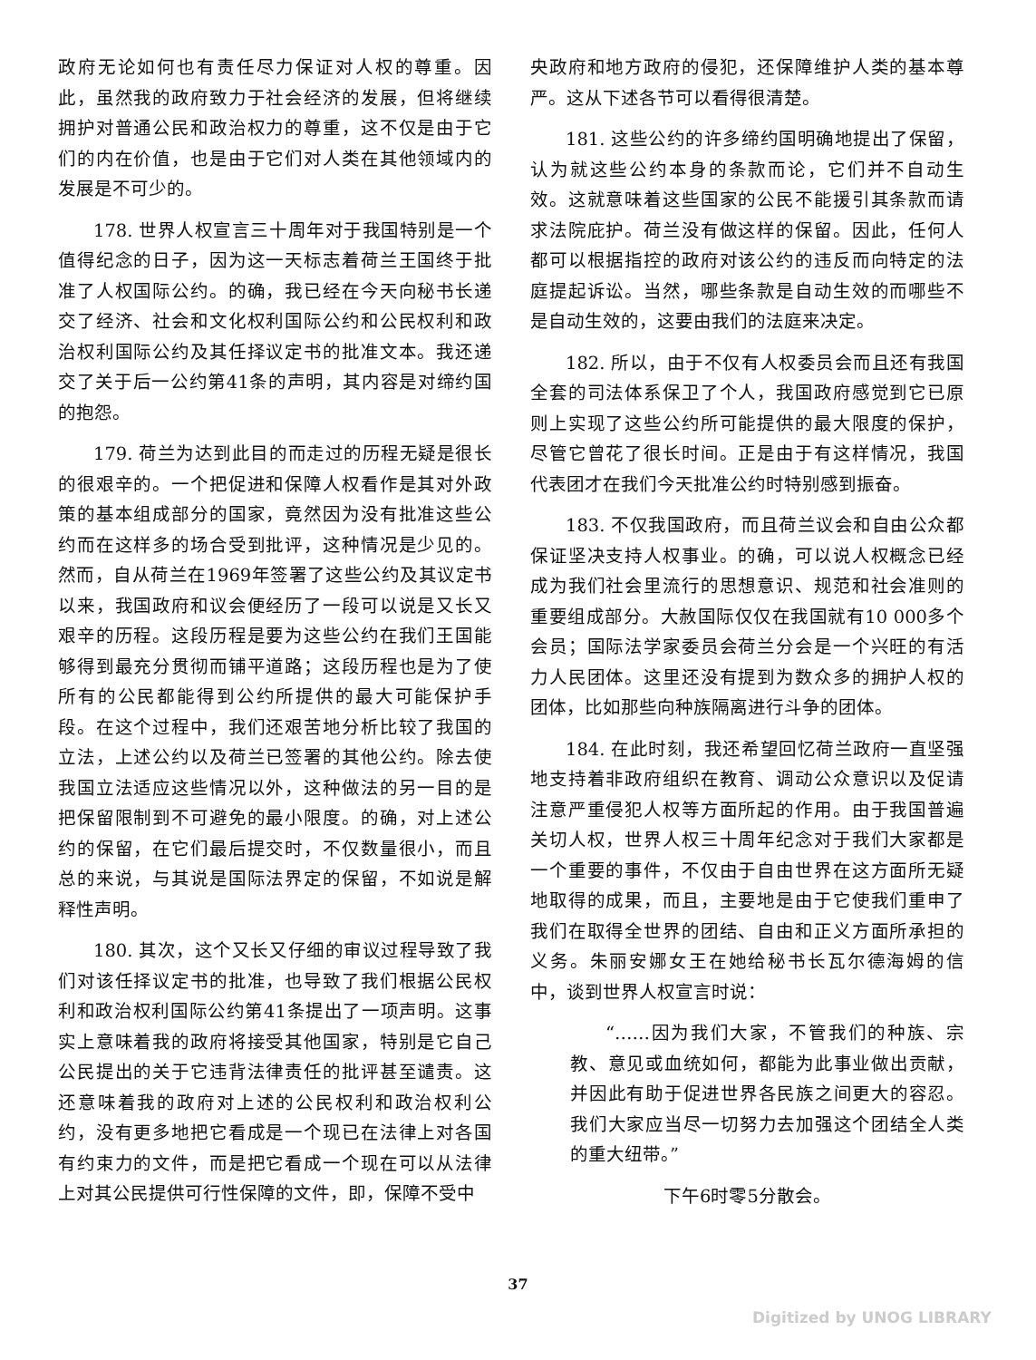政府无论如何也有责任尽力保证对人权的尊重。因此，虽然我的政府致力于社会经济的发展，但将继续拥护对普通公民和政治权力的尊重，这不仅是由于它们的内在价值，也是由于它们对人类在其他领域内的发展是不可少的。
178. 世界人权宣言三十周年对于我国特别是一个值得纪念的日子，因为这一天标志着荷兰王国终于批准了人权国际公约。的确，我已经在今天向秘书长递交了经济、社会和文化权利国际公约和公民权利和政治权利国际公约及其任择议定书的批准文本。我还递交了关于后一公约第41条的声明，其内容是对缔约国的抱怨。
179. 荷兰为达到此目的而走过的历程无疑是很长的很艰辛的。一个把促进和保障人权看作是其对外政策的基本组成部分的国家，竟然因为没有批准这些公约而在这样多的场合受到批评，这种情况是少见的。然而，自从荷兰在1969年签署了这些公约及其议定书以来，我国政府和议会便经历了一段可以说是又长又艰辛的历程。这段历程是要为这些公约在我们王国能够得到最充分贯彻而铺平道路；这段历程也是为了使所有的公民都能得到公约所提供的最大可能保护手段。在这个过程中，我们还艰苦地分析比较了我国的立法，上述公约以及荷兰已签署的其他公约。除去使我国立法适应这些情况以外，这种做法的另一目的是把保留限制到不可避免的最小限度。的确，对上述公约的保留，在它们最后提交时，不仅数量很小，而且总的来说，与其说是国际法界定的保留，不如说是解释性声明。
180. 其次，这个又长又仔细的审议过程导致了我们对该任择议定书的批准，也导致了我们根据公民权利和政治权利国际公约第41条提出了一项声明。这事实上意味着我的政府将接受其他国家，特别是它自己公民提出的关于它违背法律责任的批评甚至谴责。这还意味着我的政府对上述的公民权利和政治权利公约，没有更多地把它看成是一个现已在法律上对各国有约束力的文件，而是把它看成一个现在可以从法律上对其公民提供可行性保障的文件，即，保障不受中
央政府和地方政府的侵犯，还保障维护人类的基本尊严。这从下述各节可以看得很清楚。
181. 这些公约的许多缔约国明确地提出了保留，认为就这些公约本身的条款而论，它们并不自动生效。这就意味着这些国家的公民不能援引其条款而请求法院庇护。荷兰没有做这样的保留。因此，任何人都可以根据指控的政府对该公约的违反而向特定的法庭提起诉讼。当然，哪些条款是自动生效的而哪些不是自动生效的，这要由我们的法庭来决定。
182. 所以，由于不仅有人权委员会而且还有我国全套的司法体系保卫了个人，我国政府感觉到它已原则上实现了这些公约所可能提供的最大限度的保护，尽管它曾花了很长时间。正是由于有这样情况，我国代表团才在我们今天批准公约时特别感到振奋。
183. 不仅我国政府，而且荷兰议会和自由公众都保证坚决支持人权事业。的确，可以说人权概念已经成为我们社会里流行的思想意识、规范和社会准则的重要组成部分。大赦国际仅仅在我国就有10 000多个会员；国际法学家委员会荷兰分会是一个兴旺的有活力人民团体。这里还没有提到为数众多的拥护人权的团体，比如那些向种族隔离进行斗争的团体。
184. 在此时刻，我还希望回忆荷兰政府一直坚强地支持着非政府组织在教育、调动公众意识以及促请注意严重侵犯人权等方面所起的作用。由于我国普遍关切人权，世界人权三十周年纪念对于我们大家都是一个重要的事件，不仅由于自由世界在这方面所无疑地取得的成果，而且，主要地是由于它使我们重申了我们在取得全世界的团结、自由和正义方面所承担的义务。朱丽安娜女王在她给秘书长瓦尔德海姆的信中，谈到世界人权宣言时说：
“……因为我们大家，不管我们的种族、宗教、意见或血统如何，都能为此事业做出贡献，并因此有助于促进世界各民族之间更大的容忍。我们大家应当尽一切努力去加强这个团结全人类的重大纽带。”
下午6时零5分散会。
37
Digitized by UNOG LIBRARY